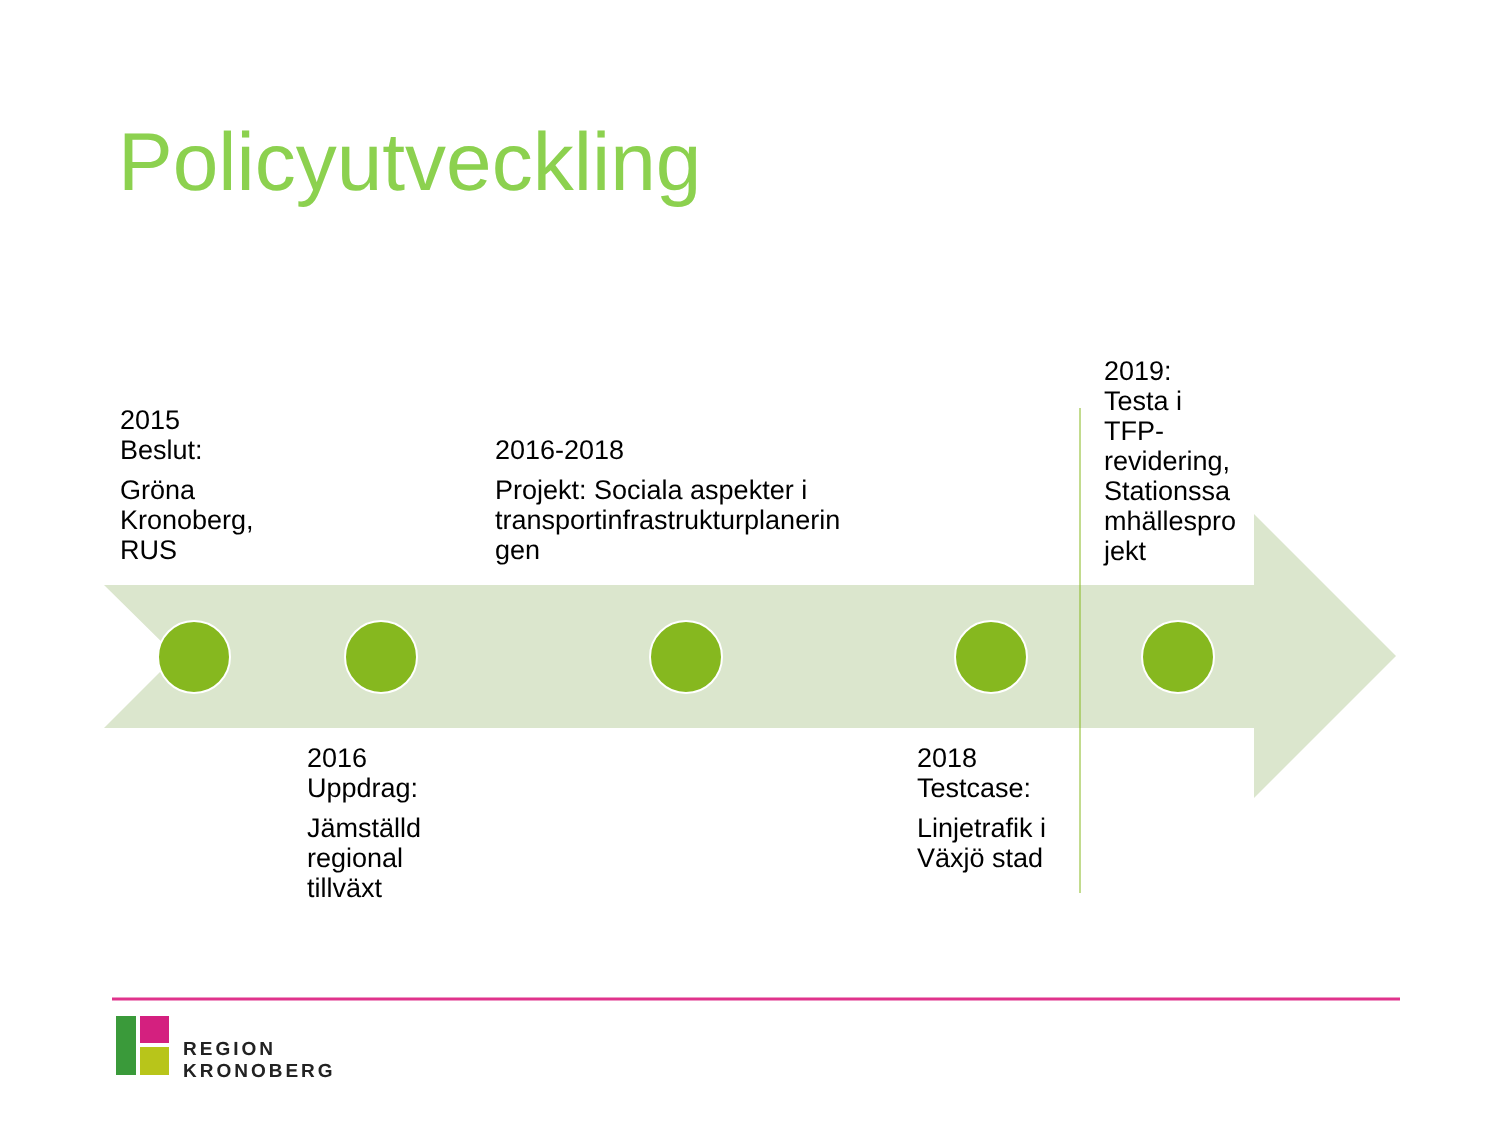Policyutveckling
2015
Beslut:
Gröna
Kronoberg,
RUS
2016-2018
Projekt: Sociala aspekter i
transportinfrastrukturplanerin
gen
2019:
Testa i
TFP-
revidering,
Stationssa
mhällespro
jekt
2016
Uppdrag:
Jämställd
regional
tillväxt
2018
Testcase:
Linjetrafik i
Växjö stad
REGION
KRONOBERG